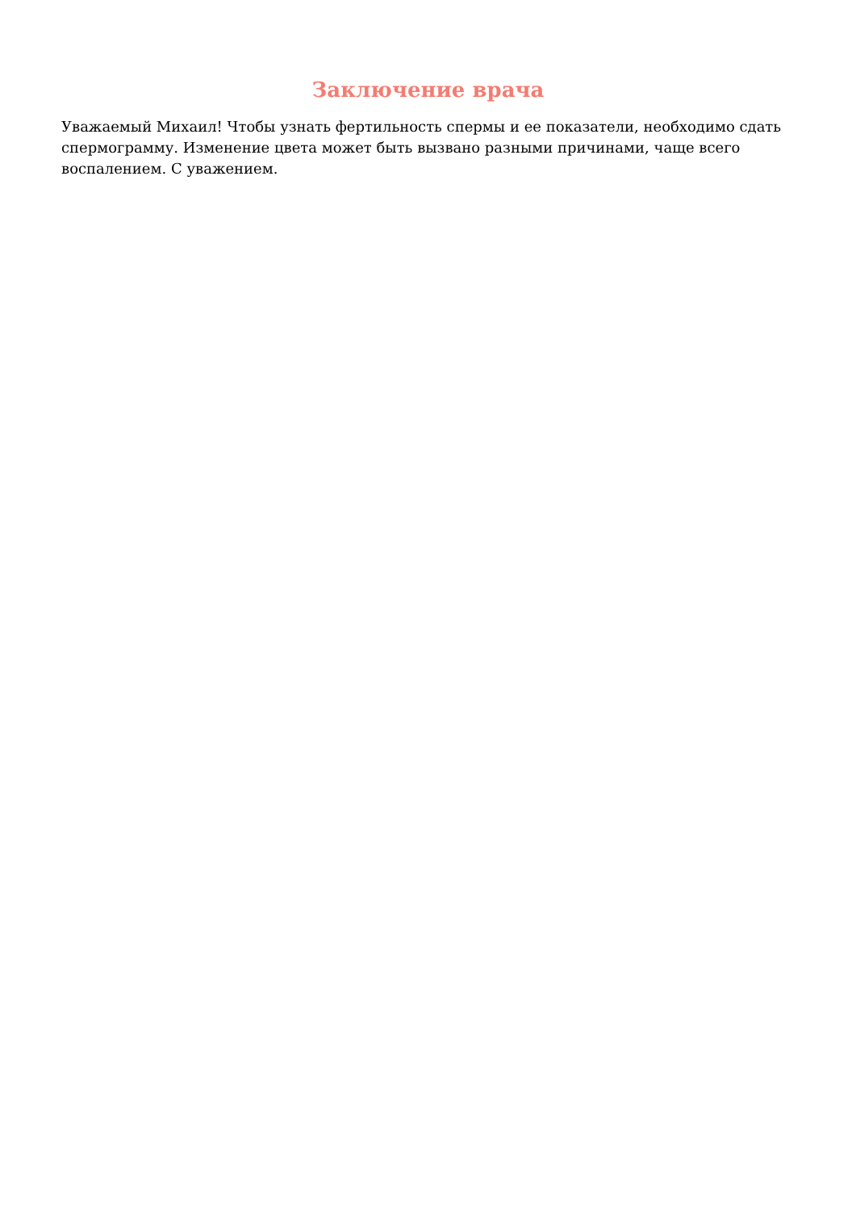Заключение врача
Уважаемый Михаил! Чтобы узнать фертильность спермы и ее показатели, необходимо сдать спермограмму. Изменение цвета может быть вызвано разными причинами, чаще всего воспалением. С уважением.